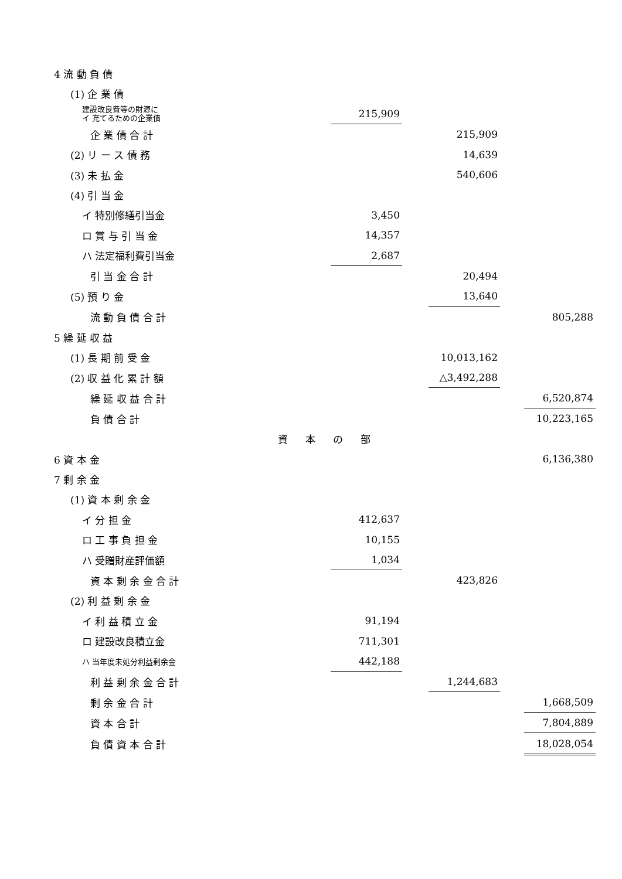| 4 流 動 負 債 | | | | | | |
| (1) 企 業 債 | | | | | | |
| 建設改良費等の財源に イ 充てるための企業債 | | 215,909 | | | | |
| 企 業 債 合 計 | | | | 215,909 | | |
| (2) リ ー ス 債 務 | | | | 14,639 | | |
| (3) 未 払 金 | | | | 540,606 | | |
| (4) 引 当 金 | | | | | | |
| イ 特別修繕引当金 | | 3,450 | | | | |
| ロ 賞 与 引 当 金 | | 14,357 | | | | |
| ハ 法定福利費引当金 | | 2,687 | | | | |
| 引 当 金 合 計 | | | | 20,494 | | |
| (5) 預 り 金 | | | | 13,640 | | |
| 流 動 負 債 合 計 | | | | | | 805,288 |
| 5 繰 延 収 益 | | | | | | |
| (1) 長 期 前 受 金 | | | | 10,013,162 | | |
| (2) 収 益 化 累 計 額 | | | | △3,492,288 | | |
| 繰 延 収 益 合 計 | | | | | | 6,520,874 |
| 負 債 合 計 | | | | | | 10,223,165 |
| | 資本の部 | | | | | |
| 6 資 本 金 | | | | | | 6,136,380 |
| 7 剰 余 金 | | | | | | |
| (1) 資 本 剰 余 金 | | | | | | |
| イ 分 担 金 | | 412,637 | | | | |
| ロ 工 事 負 担 金 | | 10,155 | | | | |
| ハ 受贈財産評価額 | | 1,034 | | | | |
| 資 本 剰 余 金 合 計 | | | | 423,826 | | |
| (2) 利 益 剰 余 金 | | | | | | |
| イ 利 益 積 立 金 | | 91,194 | | | | |
| ロ 建設改良積立金 | | 711,301 | | | | |
| ハ 当年度未処分利益剰余金 | | 442,188 | | | | |
| 利 益 剰 余 金 合 計 | | | | 1,244,683 | | |
| 剰 余 金 合 計 | | | | | | 1,668,509 |
| 資 本 合 計 | | | | | | 7,804,889 |
| 負 債 資 本 合 計 | | | | | | 18,028,054 |